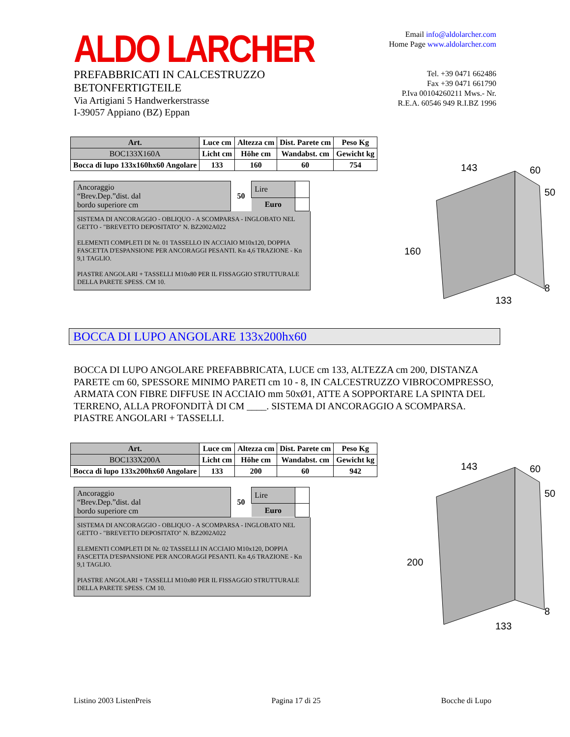ALDO LARCHER
PREFABBRICATI IN CALCESTRUZZO
BETONFERTIGTEILE
Via Artigiani 5 Handwerkerstrasse
I-39057 Appiano (BZ) Eppan
Email info@aldolarcher.com
Home Page www.aldolarcher.com
Tel. +39 0471 662486
Fax +39 0471 661790
P.Iva 00104260211 Mws.- Nr.
R.E.A. 60546 949 R.I.BZ 1996
| Art. | Luce cm | Altezza cm | Dist. Parete cm | Peso Kg |
| --- | --- | --- | --- | --- |
| BOC133X160A | Licht cm | Höhe cm | Wandabst. cm | Gewicht kg |
| Bocca di lupo 133x160hx60 Angolare | 133 | 160 | 60 | 754 |
| Ancoraggio “Brev.Dep.”dist. dal bordo superiore cm | 50 | Lire | |
| | | Euro | |
SISTEMA DI ANCORAGGIO - OBLIQUO - A SCOMPARSA - INGLOBATO NEL GETTO - "BREVETTO DEPOSITATO" N. BZ2002A022
ELEMENTI COMPLETI DI Nr. 01 TASSELLO IN ACCIAIO M10x120, DOPPIA FASCETTA D'ESPANSIONE PER ANCORAGGI PESANTI. Kn 4,6 TRAZIONE - Kn 9,1 TAGLIO.
PIASTRE ANGOLARI + TASSELLI M10x80 PER IL FISSAGGIO STRUTTURALE DELLA PARETE SPESS. CM 10.
143
60
50
160
133
8
BOCCA DI LUPO ANGOLARE 133x200hx60
BOCCA DI LUPO ANGOLARE PREFABBRICATA, LUCE cm 133, ALTEZZA cm 200, DISTANZA PARETE cm 60, SPESSORE MINIMO PARETI cm 10 - 8, IN CALCESTRUZZO VIBROCOMPRESSO, ARMATA CON FIBRE DIFFUSE IN ACCIAIO mm 50xØ1, ATTE A SOPPORTARE LA SPINTA DEL TERRENO, ALLA PROFONDITÀ DI CM ____. SISTEMA DI ANCORAGGIO A SCOMPARSA. PIASTRE ANGOLARI + TASSELLI.
| Art. | Luce cm | Altezza cm | Dist. Parete cm | Peso Kg |
| --- | --- | --- | --- | --- |
| BOC133X200A | Licht cm | Höhe cm | Wandabst. cm | Gewicht kg |
| Bocca di lupo 133x200hx60 Angolare | 133 | 200 | 60 | 942 |
| Ancoraggio “Brev.Dep.”dist. dal bordo superiore cm | 50 | Lire | |
| | | Euro | |
SISTEMA DI ANCORAGGIO - OBLIQUO - A SCOMPARSA - INGLOBATO NEL GETTO - "BREVETTO DEPOSITATO" N. BZ2002A022
ELEMENTI COMPLETI DI Nr. 02 TASSELLI IN ACCIAIO M10x120, DOPPIA FASCETTA D'ESPANSIONE PER ANCORAGGI PESANTI. Kn 4,6 TRAZIONE - Kn 9,1 TAGLIO.
PIASTRE ANGOLARI + TASSELLI M10x80 PER IL FISSAGGIO STRUTTURALE DELLA PARETE SPESS. CM 10.
143
60
50
200
133
8
Listino 2003 ListenPreis Pagina 17 di 25 Bocche di Lupo